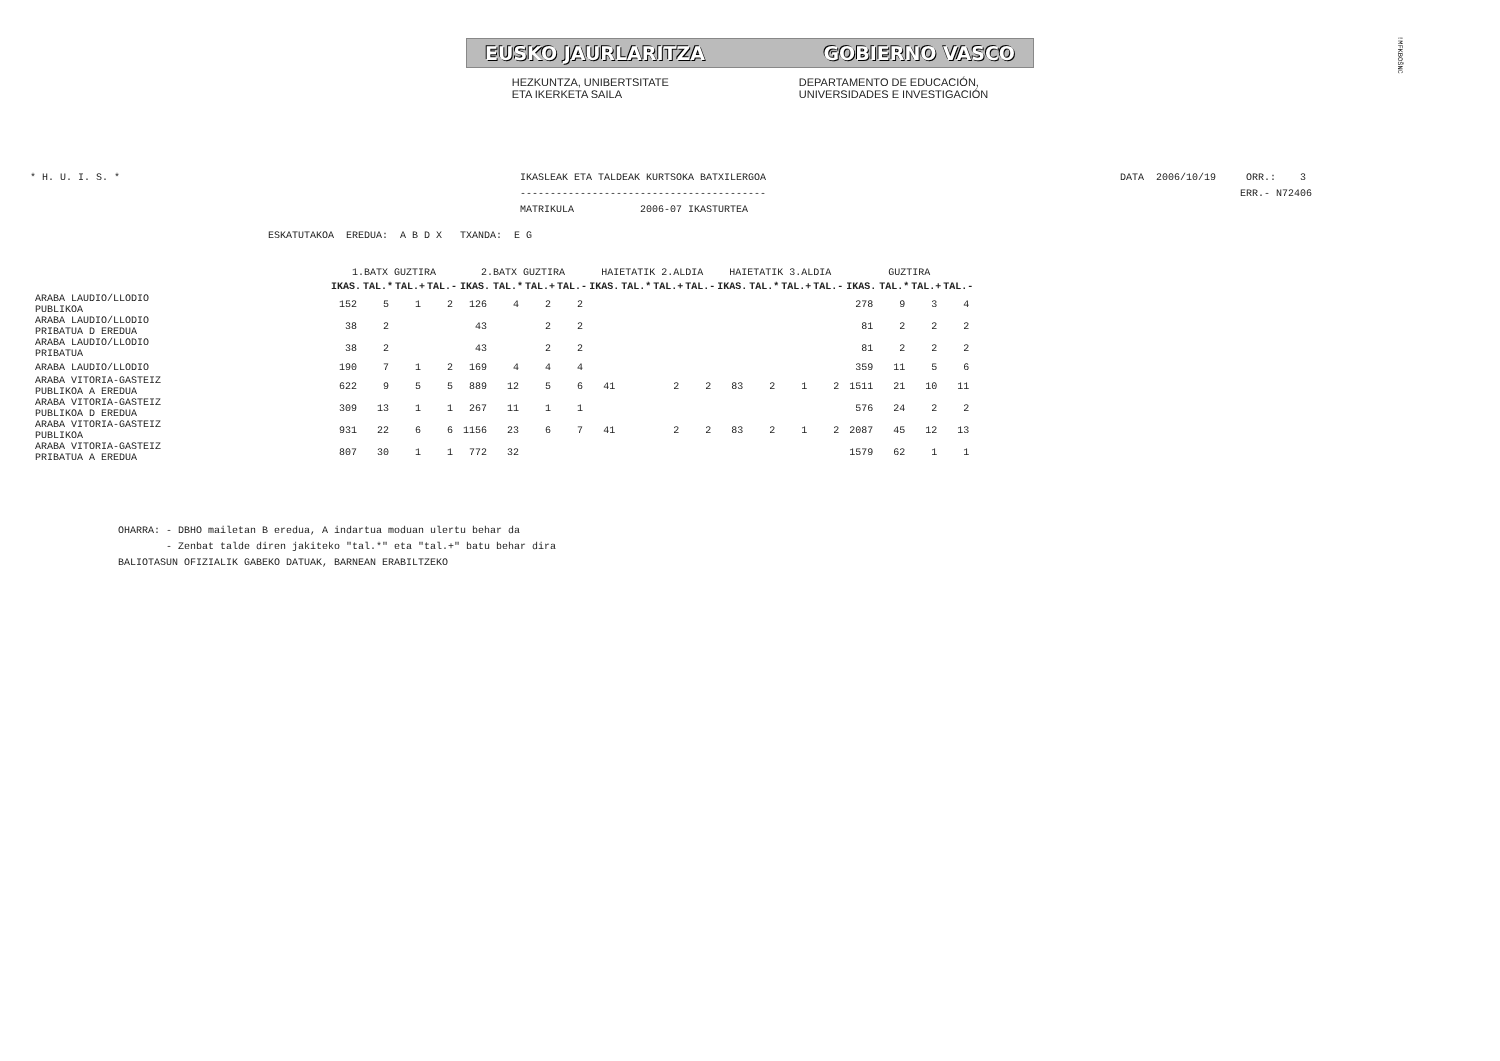!MFKBOŠNC
EUSKO JAURLARITZA GOBIERNO VASCO
HEZKUNTZA, UNIBERTSITATE
ETA IKERKETA SAILA
DEPARTAMENTO DE EDUCACIÓN,
UNIVERSIDADES E INVESTIGACIÓN
* H. U. I. S. *
IKASLEAK ETA TALDEAK KURTSOKA BATXILERGOA
-----------------------------------------
MATRIKULA           2006-07 IKASTURTEA
DATA  2006/10/19     ORR.:    3
                    ERR.- N72406
ESKATUTAKOA  EREDUA:  A B D X   TXANDA:  E G
| | 1.BATX GUZTIRA | | | | 2.BATX GUZTIRA | | | | HAIETATIK 2.ALDIA | | | | HAIETATIK 3.ALDIA | | | | GUZTIRA | | | |
| | IKAS. | TAL.* | TAL.+ | TAL.- | IKAS. | TAL.* | TAL.+ | TAL.- | IKAS. | TAL.* | TAL.+ | TAL.- | IKAS. | TAL.* | TAL.+ | TAL.- | IKAS. | TAL.* | TAL.+ | TAL.- |
| ARABA LAUDIO/LLODIO PUBLIKOA | 152 | 5 | 1 | 2 | 126 | 4 | 2 | 2 | | | | | | | | | 278 | 9 | 3 | 4 |
| ARABA LAUDIO/LLODIO PRIBATUA D EREDUA | 38 | 2 | | | 43 | | 2 | 2 | | | | | | | | | 81 | 2 | 2 | 2 |
| ARABA LAUDIO/LLODIO PRIBATUA | 38 | 2 | | | 43 | | 2 | 2 | | | | | | | | | 81 | 2 | 2 | 2 |
| ARABA LAUDIO/LLODIO | 190 | 7 | 1 | 2 | 169 | 4 | 4 | 4 | | | | | | | | | 359 | 11 | 5 | 6 |
| ARABA VITORIA-GASTEIZ PUBLIKOA A EREDUA | 622 | 9 | 5 | 5 | 889 | 12 | 5 | 6 | 41 | | 2 | 2 | 83 | 2 | 1 | 2 | 1511 | 21 | 10 | 11 |
| ARABA VITORIA-GASTEIZ PUBLIKOA D EREDUA | 309 | 13 | 1 | 1 | 267 | 11 | 1 | 1 | | | | | | | | | 576 | 24 | 2 | 2 |
| ARABA VITORIA-GASTEIZ PUBLIKOA | 931 | 22 | 6 | 6 | 1156 | 23 | 6 | 7 | 41 | | 2 | 2 | 83 | 2 | 1 | 2 | 2087 | 45 | 12 | 13 |
| ARABA VITORIA-GASTEIZ PRIBATUA A EREDUA | 807 | 30 | 1 | 1 | 772 | 32 | | | | | | | | | | | 1579 | 62 | 1 | 1 |
OHARRA: - DBHO mailetan B eredua, A indartua moduan ulertu behar da
        - Zenbat talde diren jakiteko "tal.*" eta "tal.+" batu behar dira
BALIOTASUN OFIZIALIK GABEKO DATUAK, BARNEAN ERABILTZEKO